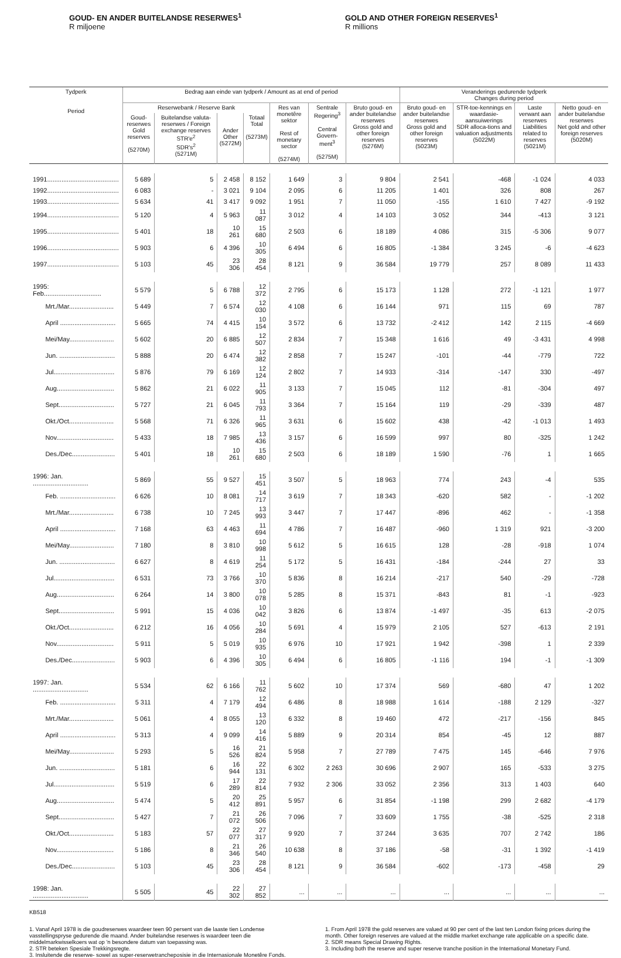GOUD- EN ANDER BUITELANDSE RESERWES<sup>1</sup>
R miljoene
GOLD AND OTHER FOREIGN RESERVES<sup>1</sup>
R millions
| Tydperk Period | Bedrag aan einde van tydperk / Amount as at end of period | | | | | | | Veranderings gedurende tydperk Changes during period | | | |
| --- | --- | --- | --- | --- | --- | --- | --- | --- | --- | --- | --- |
| | Reserwebank / Reserve Bank | | | | Res van monetêre sektor Rest of monetary sector (5274M) | Sentrale Regering<sup>3</sup> Central Govern-ment<sup>3</sup> (5275M) | Bruto goud- en ander buitelandse reserwes Gross gold and other foreign reserves (5276M) | Bruto goud- en ander buitelandse reserwes Gross gold and other foreign reserves (5023M) | STR-toe-kennings en waardasie-aansuiwerings SDR alloca-tions and valuation adjustments (5022M) | Laste verwant aan reserwes Liabilities related to reserves (5021M) | Netto goud- en ander buitelandse reserwes Net gold and other foreign reserves (5020M) |
| | Goud-reserwes Gold reserves (5270M) | Buitelandse valuta-reserwes / Foreign exchange reserves STR'e<sup>2</sup> SDR's<sup>2</sup> (5271M) | Ander Other (5272M) | Totaal Total (5273M) | | | | | | | |
| 1991........................................ | 5 689 | 5 | 2 458 | 8 152 | 1 649 | 3 | 9 804 | 2 541 | -468 | -1 024 | 4 033 |
| 1992........................................ | 6 083 | - | 3 021 | 9 104 | 2 095 | 6 | 11 205 | 1 401 | 326 | 808 | 267 |
| 1993........................................ | 5 634 | 41 | 3 417 | 9 092 | 1 951 | 7 | 11 050 | -155 | 1 610 | 7 427 | -9 192 |
| 1994........................................ | 5 120 | 4 | 5 963 | 11 087 | 3 012 | 4 | 14 103 | 3 052 | 344 | -413 | 3 121 |
| 1995........................................ | 5 401 | 18 | 10 261 | 15 680 | 2 503 | 6 | 18 189 | 4 086 | 315 | -5 306 | 9 077 |
| 1996........................................ | 5 903 | 6 | 4 396 | 10 305 | 6 494 | 6 | 16 805 | -1 384 | 3 245 | -6 | -4 623 |
| 1997........................................ | 5 103 | 45 | 23 306 | 28 454 | 8 121 | 9 | 36 584 | 19 779 | 257 | 8 089 | 11 433 |
| 1995: Feb................................ | 5 579 | 5 | 6 788 | 12 372 | 2 795 | 6 | 15 173 | 1 128 | 272 | -1 121 | 1 977 |
| Mrt./Mar......................... | 5 449 | 7 | 6 574 | 12 030 | 4 108 | 6 | 16 144 | 971 | 115 | 69 | 787 |
| April ............................... | 5 665 | 74 | 4 415 | 10 154 | 3 572 | 6 | 13 732 | -2 412 | 142 | 2 115 | -4 669 |
| Mei/May......................... | 5 602 | 20 | 6 885 | 12 507 | 2 834 | 7 | 15 348 | 1 616 | 49 | -3 431 | 4 998 |
| Jun. ............................... | 5 888 | 20 | 6 474 | 12 382 | 2 858 | 7 | 15 247 | -101 | -44 | -779 | 722 |
| Jul.................................. | 5 876 | 79 | 6 169 | 12 124 | 2 802 | 7 | 14 933 | -314 | -147 | 330 | -497 |
| Aug................................ | 5 862 | 21 | 6 022 | 11 905 | 3 133 | 7 | 15 045 | 112 | -81 | -304 | 497 |
| Sept............................... | 5 727 | 21 | 6 045 | 11 793 | 3 364 | 7 | 15 164 | 119 | -29 | -339 | 487 |
| Okt./Oct......................... | 5 568 | 71 | 6 326 | 11 965 | 3 631 | 6 | 15 602 | 438 | -42 | -1 013 | 1 493 |
| Nov................................ | 5 433 | 18 | 7 985 | 13 436 | 3 157 | 6 | 16 599 | 997 | 80 | -325 | 1 242 |
| Des./Dec........................ | 5 401 | 18 | 10 261 | 15 680 | 2 503 | 6 | 18 189 | 1 590 | -76 | 1 | 1 665 |
| 1996: Jan. ............................... | 5 869 | 55 | 9 527 | 15 451 | 3 507 | 5 | 18 963 | 774 | 243 | -4 | 535 |
| Feb. ............................... | 6 626 | 10 | 8 081 | 14 717 | 3 619 | 7 | 18 343 | -620 | 582 | - | -1 202 |
| Mrt./Mar......................... | 6 738 | 10 | 7 245 | 13 993 | 3 447 | 7 | 17 447 | -896 | 462 | - | -1 358 |
| April ............................... | 7 168 | 63 | 4 463 | 11 694 | 4 786 | 7 | 16 487 | -960 | 1 319 | 921 | -3 200 |
| Mei/May......................... | 7 180 | 8 | 3 810 | 10 998 | 5 612 | 5 | 16 615 | 128 | -28 | -918 | 1 074 |
| Jun. ............................... | 6 627 | 8 | 4 619 | 11 254 | 5 172 | 5 | 16 431 | -184 | -244 | 27 | 33 |
| Jul.................................. | 6 531 | 73 | 3 766 | 10 370 | 5 836 | 8 | 16 214 | -217 | 540 | -29 | -728 |
| Aug................................ | 6 264 | 14 | 3 800 | 10 078 | 5 285 | 8 | 15 371 | -843 | 81 | -1 | -923 |
| Sept............................... | 5 991 | 15 | 4 036 | 10 042 | 3 826 | 6 | 13 874 | -1 497 | -35 | 613 | -2 075 |
| Okt./Oct......................... | 6 212 | 16 | 4 056 | 10 284 | 5 691 | 4 | 15 979 | 2 105 | 527 | -613 | 2 191 |
| Nov................................ | 5 911 | 5 | 5 019 | 10 935 | 6 976 | 10 | 17 921 | 1 942 | -398 | 1 | 2 339 |
| Des./Dec........................ | 5 903 | 6 | 4 396 | 10 305 | 6 494 | 6 | 16 805 | -1 116 | 194 | -1 | -1 309 |
| 1997: Jan. ............................... | 5 534 | 62 | 6 166 | 11 762 | 5 602 | 10 | 17 374 | 569 | -680 | 47 | 1 202 |
| Feb. ............................... | 5 311 | 4 | 7 179 | 12 494 | 6 486 | 8 | 18 988 | 1 614 | -188 | 2 129 | -327 |
| Mrt./Mar......................... | 5 061 | 4 | 8 055 | 13 120 | 6 332 | 8 | 19 460 | 472 | -217 | -156 | 845 |
| April ............................... | 5 313 | 4 | 9 099 | 14 416 | 5 889 | 9 | 20 314 | 854 | -45 | 12 | 887 |
| Mei/May......................... | 5 293 | 5 | 16 526 | 21 824 | 5 958 | 7 | 27 789 | 7 475 | 145 | -646 | 7 976 |
| Jun. ............................... | 5 181 | 6 | 16 944 | 22 131 | 6 302 | 2 263 | 30 696 | 2 907 | 165 | -533 | 3 275 |
| Jul.................................. | 5 519 | 6 | 17 289 | 22 814 | 7 932 | 2 306 | 33 052 | 2 356 | 313 | 1 403 | 640 |
| Aug................................ | 5 474 | 5 | 20 412 | 25 891 | 5 957 | 6 | 31 854 | -1 198 | 299 | 2 682 | -4 179 |
| Sept............................... | 5 427 | 7 | 21 072 | 26 506 | 7 096 | 7 | 33 609 | 1 755 | -38 | -525 | 2 318 |
| Okt./Oct......................... | 5 183 | 57 | 22 077 | 27 317 | 9 920 | 7 | 37 244 | 3 635 | 707 | 2 742 | 186 |
| Nov................................ | 5 186 | 8 | 21 346 | 26 540 | 10 638 | 8 | 37 186 | -58 | -31 | 1 392 | -1 419 |
| Des./Dec........................ | 5 103 | 45 | 23 306 | 28 454 | 8 121 | 9 | 36 584 | -602 | -173 | -458 | 29 |
| 1998: Jan. ............................... | 5 505 | 45 | 22 302 | 27 852 | ... | ... | ... | ... | ... | ... | ... |
KB518
1. Vanaf April 1978 is die goudreserwes waardeer teen 90 persent van die laaste tien Londense vasstellingspryse gedurende die maand. Ander buitelandse reserwes is waardeer teen die middelmarkwisselkoers wat op 'n besondere datum van toepassing was.
2. STR beteken Spesiale Trekkingsregte.
3. Insluitende die reserwe- sowel as super-reserwetrancheposisie in die Internasionale Monetêre Fonds.
1. From April 1978 the gold reserves are valued at 90 per cent of the last ten London fixing prices during the month. Other foreign reserves are valued at the middle market exchange rate applicable on a specific date.
2. SDR means Special Drawing Rights.
3. Including both the reserve and super reserve tranche position in the International Monetary Fund.